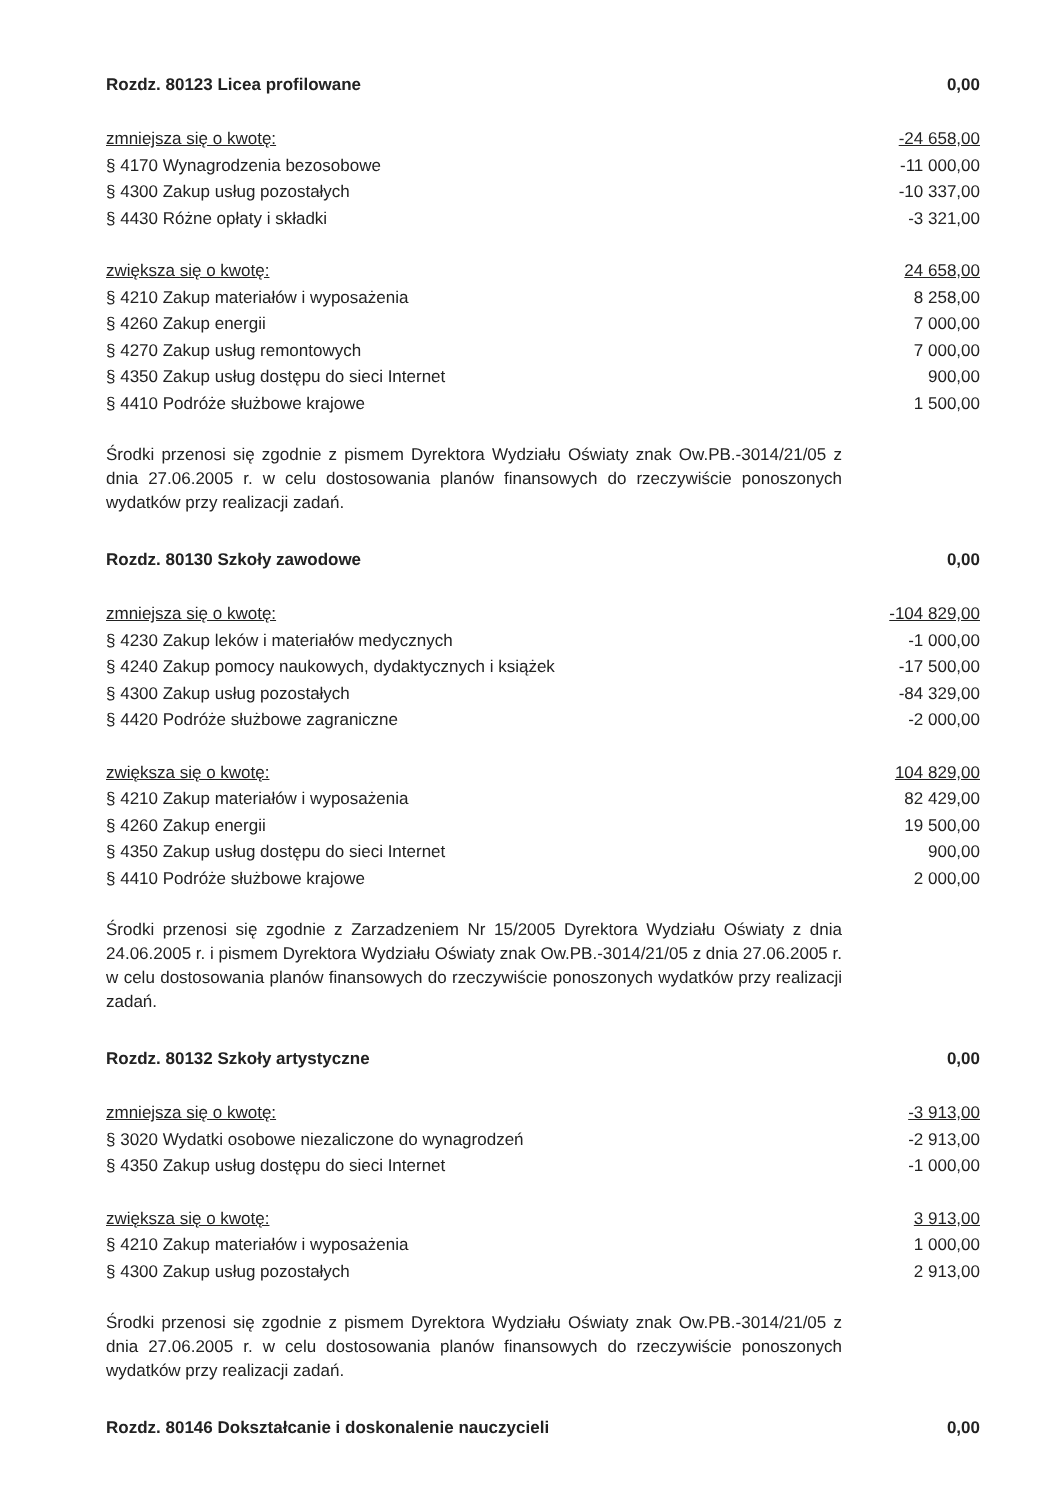| Rozdz. 80123 Licea profilowane | 0,00 |
| zmniejsza się o kwotę: | -24 658,00 |
| § 4170 Wynagrodzenia bezosobowe | -11 000,00 |
| § 4300 Zakup usług pozostałych | -10 337,00 |
| § 4430 Różne opłaty i składki | -3 321,00 |
| zwiększa się o kwotę: | 24 658,00 |
| § 4210 Zakup materiałów i wyposażenia | 8 258,00 |
| § 4260 Zakup energii | 7 000,00 |
| § 4270 Zakup usług remontowych | 7 000,00 |
| § 4350 Zakup usług dostępu do sieci Internet | 900,00 |
| § 4410 Podróże służbowe krajowe | 1 500,00 |
Środki przenosi się zgodnie z pismem Dyrektora Wydziału Oświaty znak Ow.PB.-3014/21/05 z dnia 27.06.2005 r. w celu dostosowania planów finansowych do rzeczywiście ponoszonych wydatków przy realizacji zadań.
| Rozdz. 80130 Szkoły zawodowe | 0,00 |
| zmniejsza się o kwotę: | -104 829,00 |
| § 4230 Zakup leków i materiałów medycznych | -1 000,00 |
| § 4240 Zakup pomocy naukowych, dydaktycznych i książek | -17 500,00 |
| § 4300 Zakup usług pozostałych | -84 329,00 |
| § 4420 Podróże służbowe zagraniczne | -2 000,00 |
| zwiększa się o kwotę: | 104 829,00 |
| § 4210 Zakup materiałów i wyposażenia | 82 429,00 |
| § 4260 Zakup energii | 19 500,00 |
| § 4350 Zakup usług dostępu do sieci Internet | 900,00 |
| § 4410 Podróże służbowe krajowe | 2 000,00 |
Środki przenosi się zgodnie z Zarzadzeniem Nr 15/2005 Dyrektora Wydziału Oświaty z dnia 24.06.2005 r. i pismem Dyrektora Wydziału Oświaty znak Ow.PB.-3014/21/05 z dnia 27.06.2005 r. w celu dostosowania planów finansowych do rzeczywiście ponoszonych wydatków przy realizacji zadań.
| Rozdz. 80132 Szkoły artystyczne | 0,00 |
| zmniejsza się o kwotę: | -3 913,00 |
| § 3020 Wydatki osobowe niezaliczone do wynagrodzeń | -2 913,00 |
| § 4350 Zakup usług dostępu do sieci Internet | -1 000,00 |
| zwiększa się o kwotę: | 3 913,00 |
| § 4210 Zakup materiałów i wyposażenia | 1 000,00 |
| § 4300 Zakup usług pozostałych | 2 913,00 |
Środki przenosi się zgodnie z pismem Dyrektora Wydziału Oświaty znak Ow.PB.-3014/21/05 z dnia 27.06.2005 r. w celu dostosowania planów finansowych do rzeczywiście ponoszonych wydatków przy realizacji zadań.
| Rozdz. 80146 Dokształcanie i doskonalenie nauczycieli | 0,00 |